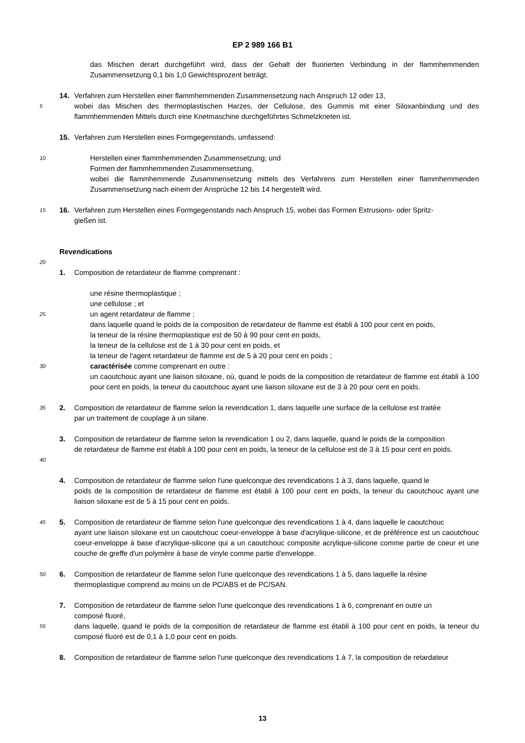EP 2 989 166 B1
das Mischen derart durchgeführt wird, dass der Gehalt der fluorierten Verbindung in der flammhemmenden Zusammensetzung 0,1 bis 1,0 Gewichtsprozent beträgt.
5
14. Verfahren zum Herstellen einer flammhemmenden Zusammensetzung nach Anspruch 12 oder 13,
wobei das Mischen des thermoplastischen Harzes, der Cellulose, des Gummis mit einer Siloxanbindung und des flammhemmenden Mittels durch eine Knetmaschine durchgeführtes Schmelzkneten ist.
15. Verfahren zum Herstellen eines Formgegenstands, umfassend:
10
Herstellen einer flammhemmenden Zusammensetzung; und
Formen der flammhemmenden Zusammensetzung,
wobei die flammhemmende Zusammensetzung mittels des Verfahrens zum Herstellen einer flammhemmenden Zusammensetzung nach einem der Ansprüche 12 bis 14 hergestellt wird.
15
16. Verfahren zum Herstellen eines Formgegenstands nach Anspruch 15, wobei das Formen Extrusions- oder Spritz-
gießen ist.
Revendications
20
1. Composition de retardateur de flamme comprenant :
25
30
une résine thermoplastique ;
une cellulose ; et
un agent retardateur de flamme ;
dans laquelle quand le poids de la composition de retardateur de flamme est établi à 100 pour cent en poids,
la teneur de la résine thermoplastique est de 50 à 90 pour cent en poids,
la teneur de la cellulose est de 1 à 30 pour cent en poids, et
la teneur de l'agent retardateur de flamme est de 5 à 20 pour cent en poids ;
caractérisée comme comprenant en outre :
un caoutchouc ayant une liaison siloxane, où, quand le poids de la composition de retardateur de flamme est établi à 100 pour cent en poids, la teneur du caoutchouc ayant une liaison siloxane est de 3 à 20 pour cent en poids.
35
2. Composition de retardateur de flamme selon la revendication 1, dans laquelle une surface de la cellulose est traitée
par un traitement de couplage à un silane.
40
3. Composition de retardateur de flamme selon la revendication 1 ou 2, dans laquelle, quand le poids de la composition
de retardateur de flamme est établi à 100 pour cent en poids, la teneur de la cellulose est de 3 à 15 pour cent en poids.
4. Composition de retardateur de flamme selon l'une quelconque des revendications 1 à 3, dans laquelle, quand le
poids de la composition de retardateur de flamme est établi à 100 pour cent en poids, la teneur du caoutchouc ayant une liaison siloxane est de 5 à 15 pour cent en poids.
45
5. Composition de retardateur de flamme selon l'une quelconque des revendications 1 à 4, dans laquelle le caoutchouc
ayant une liaison siloxane est un caoutchouc coeur-enveloppe à base d'acrylique-silicone, et de préférence est un caoutchouc coeur-enveloppe à base d'acrylique-silicone qui a un caoutchouc composite acrylique-silicone comme partie de coeur et une couche de greffe d'un polymère à base de vinyle comme partie d'enveloppe.
50
6. Composition de retardateur de flamme selon l'une quelconque des revendications 1 à 5, dans laquelle la résine
thermoplastique comprend au moins un de PC/ABS et de PC/SAN.
55
7. Composition de retardateur de flamme selon l'une quelconque des revendications 1 à 6, comprenant en outre un
composé fluoré,
dans laquelle, quand le poids de la composition de retardateur de flamme est établi à 100 pour cent en poids, la teneur du composé fluoré est de 0,1 à 1,0 pour cent en poids.
8. Composition de retardateur de flamme selon l'une quelconque des revendications 1 à 7, la composition de retardateur
13